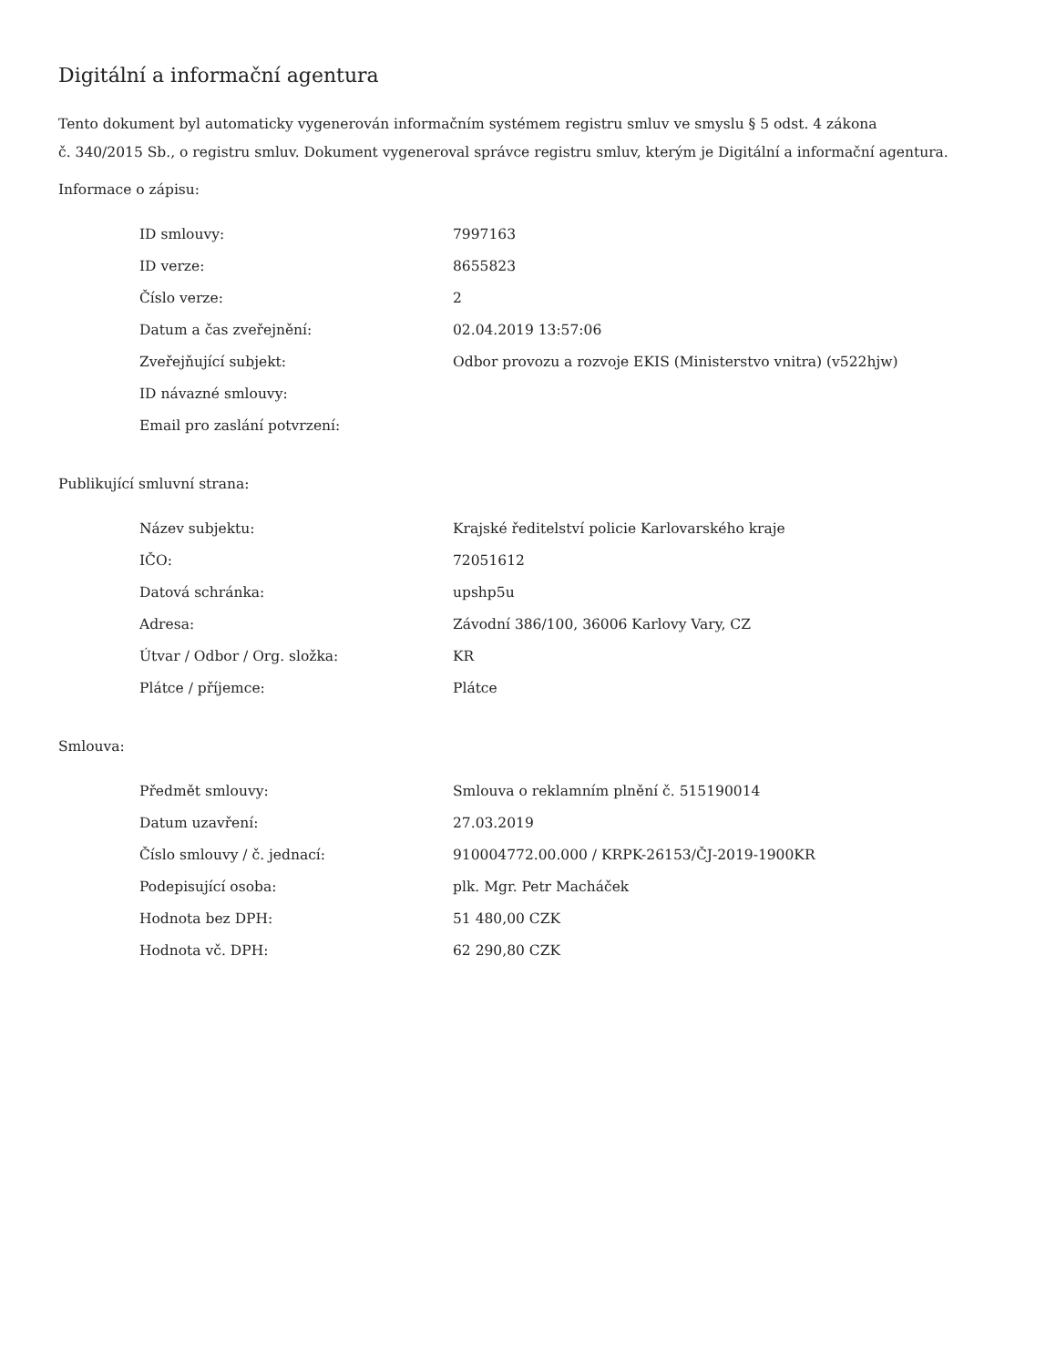Digitální a informační agentura
Tento dokument byl automaticky vygenerován informačním systémem registru smluv ve smyslu § 5 odst. 4 zákona
č. 340/2015 Sb., o registru smluv. Dokument vygeneroval správce registru smluv, kterým je Digitální a informační agentura.
Informace o zápisu:
| ID smlouvy: | 7997163 |
| ID verze: | 8655823 |
| Číslo verze: | 2 |
| Datum a čas zveřejnění: | 02.04.2019 13:57:06 |
| Zveřejňující subjekt: | Odbor provozu a rozvoje EKIS (Ministerstvo vnitra) (v522hjw) |
| ID návazné smlouvy: | |
| Email pro zaslání potvrzení: | |
Publikující smluvní strana:
| Název subjektu: | Krajské ředitelství policie Karlovarského kraje |
| IČO: | 72051612 |
| Datová schránka: | upshp5u |
| Adresa: | Závodní 386/100, 36006 Karlovy Vary, CZ |
| Útvar / Odbor / Org. složka: | KR |
| Plátce / příjemce: | Plátce |
Smlouva:
| Předmět smlouvy: | Smlouva o reklamním plnění č. 515190014 |
| Datum uzavření: | 27.03.2019 |
| Číslo smlouvy / č. jednací: | 910004772.00.000 / KRPK-26153/ČJ-2019-1900KR |
| Podepisující osoba: | plk. Mgr. Petr Macháček |
| Hodnota bez DPH: | 51 480,00 CZK |
| Hodnota vč. DPH: | 62 290,80 CZK |